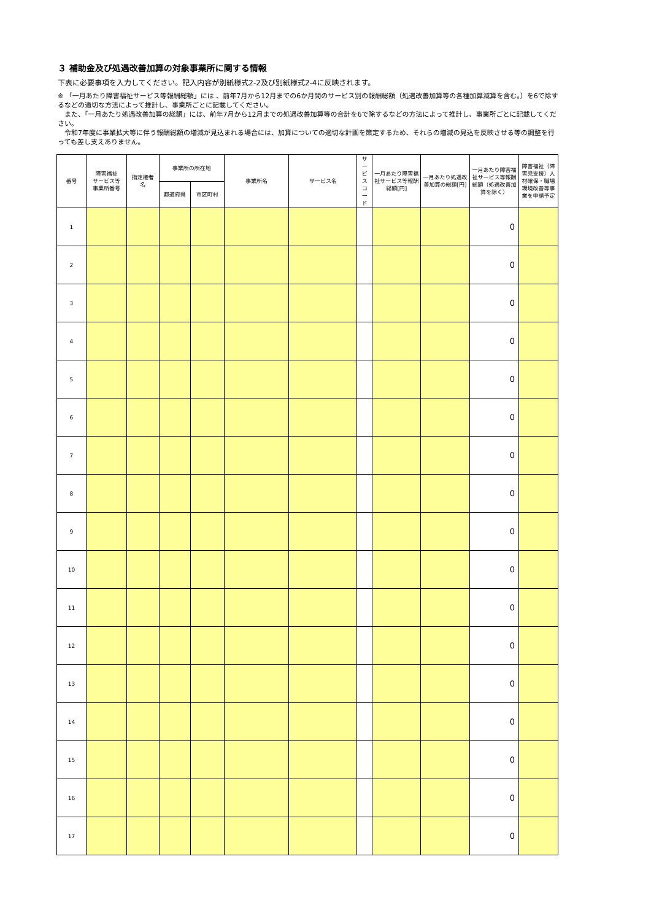３ 補助金及び処遇改善加算の対象事業所に関する情報
下表に必要事項を入力してください。記入内容が別紙様式2-2及び別紙様式2-4に反映されます。
※ 「一月あたり障害福祉サービス等報酬総額」には 、前年7月から12月までの6か月間のサービス別の報酬総額（処遇改善加算等の各種加算減算を含む。）を6で除するなどの適切な方法によって推計し、事業所ごとに記載してください。
　また、「一月あたり処遇改善加算の総額」には、前年7月から12月までの処遇改善加算等の合計を6で除するなどの方法によって推計し、事業所ごとに記載してください。
　令和7年度に事業拡大等に伴う報酬総額の増減が見込まれる場合には、加算についての適切な計画を策定するため、それらの増減の見込を反映させる等の調整を行っても差し支えありません。
| 番号 | 障害福祉 サービス等 事業所番号 | 指定権者 名 | 事業所の所在地 | | 事業所名 | サービス名 | サ ー ビ ス コ ー ド | 一月あたり障害福祉サービス等報酬総額[円] | 一月あたり処遇改善加算の総額[円] | 一月あたり障害福祉サービス等報酬総額（処遇改善加算を除く） | 障害福祉（障害児支援）人材確保・職場環境改善等事業を申請予定 |
| --- | --- | --- | --- | --- | --- | --- | --- | --- | --- | --- | --- |
| | | | 都道府県 | 市区町村 | | | | | | | |
| 1 | | | | | | | | | | 0 | |
| 2 | | | | | | | | | | 0 | |
| 3 | | | | | | | | | | 0 | |
| 4 | | | | | | | | | | 0 | |
| 5 | | | | | | | | | | 0 | |
| 6 | | | | | | | | | | 0 | |
| 7 | | | | | | | | | | 0 | |
| 8 | | | | | | | | | | 0 | |
| 9 | | | | | | | | | | 0 | |
| 10 | | | | | | | | | | 0 | |
| 11 | | | | | | | | | | 0 | |
| 12 | | | | | | | | | | 0 | |
| 13 | | | | | | | | | | 0 | |
| 14 | | | | | | | | | | 0 | |
| 15 | | | | | | | | | | 0 | |
| 16 | | | | | | | | | | 0 | |
| 17 | | | | | | | | | | 0 | |